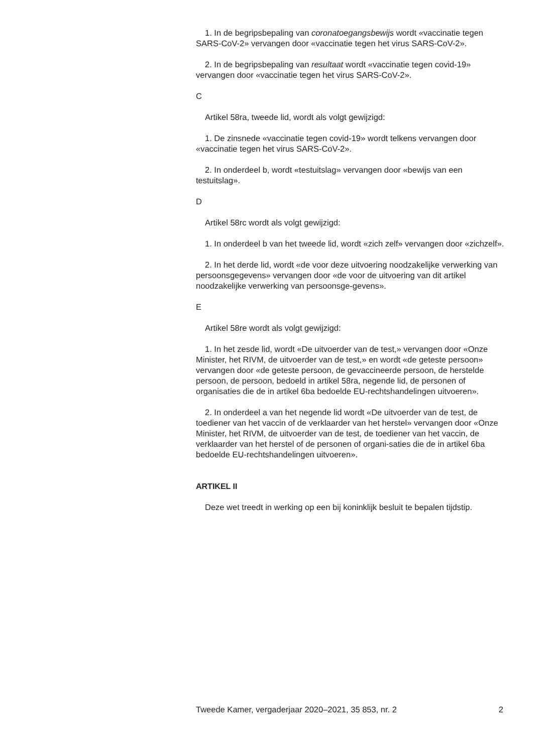1. In de begripsbepaling van coronatoegangsbewijs wordt «vaccinatie tegen SARS-CoV-2» vervangen door «vaccinatie tegen het virus SARS-CoV-2».
2. In de begripsbepaling van resultaat wordt «vaccinatie tegen covid-19» vervangen door «vaccinatie tegen het virus SARS-CoV-2».
C
Artikel 58ra, tweede lid, wordt als volgt gewijzigd:
1. De zinsnede «vaccinatie tegen covid-19» wordt telkens vervangen door «vaccinatie tegen het virus SARS-CoV-2».
2. In onderdeel b, wordt «testuitslag» vervangen door «bewijs van een testuitslag».
D
Artikel 58rc wordt als volgt gewijzigd:
1. In onderdeel b van het tweede lid, wordt «zich zelf» vervangen door «zichzelf».
2. In het derde lid, wordt «de voor deze uitvoering noodzakelijke verwerking van persoonsgegevens» vervangen door «de voor de uitvoering van dit artikel noodzakelijke verwerking van persoonsge-gevens».
E
Artikel 58re wordt als volgt gewijzigd:
1. In het zesde lid, wordt «De uitvoerder van de test,» vervangen door «Onze Minister, het RIVM, de uitvoerder van de test,» en wordt «de geteste persoon» vervangen door «de geteste persoon, de gevaccineerde persoon, de herstelde persoon, de persoon, bedoeld in artikel 58ra, negende lid, de personen of organisaties die de in artikel 6ba bedoelde EU-rechtshandelingen uitvoeren».
2. In onderdeel a van het negende lid wordt «De uitvoerder van de test, de toediener van het vaccin of de verklaarder van het herstel» vervangen door «Onze Minister, het RIVM, de uitvoerder van de test, de toediener van het vaccin, de verklaarder van het herstel of de personen of organi-saties die de in artikel 6ba bedoelde EU-rechtshandelingen uitvoeren».
ARTIKEL II
Deze wet treedt in werking op een bij koninklijk besluit te bepalen tijdstip.
Tweede Kamer, vergaderjaar 2020–2021, 35 853, nr. 2 2